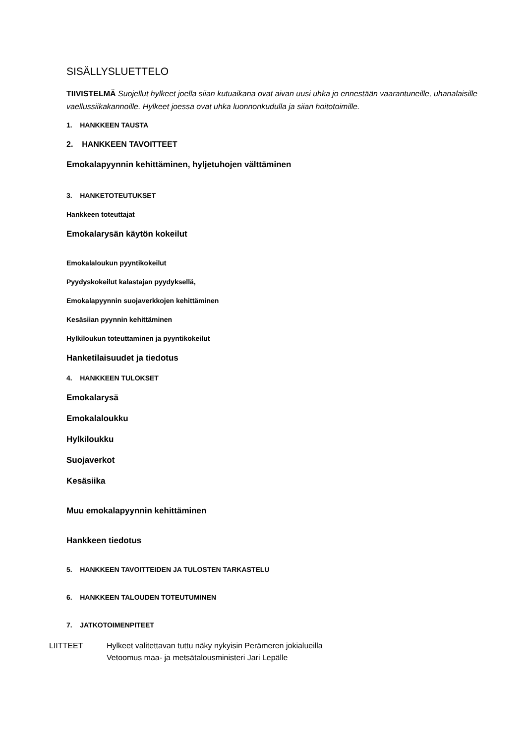SISÄLLYSLUETTELO
TIIVISTELMÄ Suojellut hylkeet joella siian kutuaikana ovat aivan uusi uhka jo ennestään vaarantuneille, uhanalaisille vaellussiikakannoille. Hylkeet joessa ovat uhka luonnonkudulla ja siian hoitotoimille.
1. HANKKEEN TAUSTA
2. HANKKEEN TAVOITTEET
Emokalapyynnin kehittäminen, hyljetuhojen välttäminen
3. HANKETOTEUTUKSET
Hankkeen toteuttajat
Emokalarysän käytön kokeilut
Emokalaloukun pyyntikokeilut
Pyydyskokeilut kalastajan pyydyksellä,
Emokalapyynnin suojaverkkojen kehittäminen
Kesäsiian pyynnin kehittäminen
Hylkiloukun toteuttaminen ja pyyntikokeilut
Hanketilaisuudet ja tiedotus
4. HANKKEEN TULOKSET
Emokalarysä
Emokalaloukku
Hylkiloukku
Suojaverkot
Kesäsiika
Muu emokalapyynnin kehittäminen
Hankkeen tiedotus
5. HANKKEEN TAVOITTEIDEN JA TULOSTEN TARKASTELU
6. HANKKEEN TALOUDEN TOTEUTUMINEN
7. JATKOTOIMENPITEET
LIITTEET Hylkeet valitettavan tuttu näky nykyisin Perämeren jokialueilla
Vetoomus maa- ja metsätalousministeri Jari Lepälle